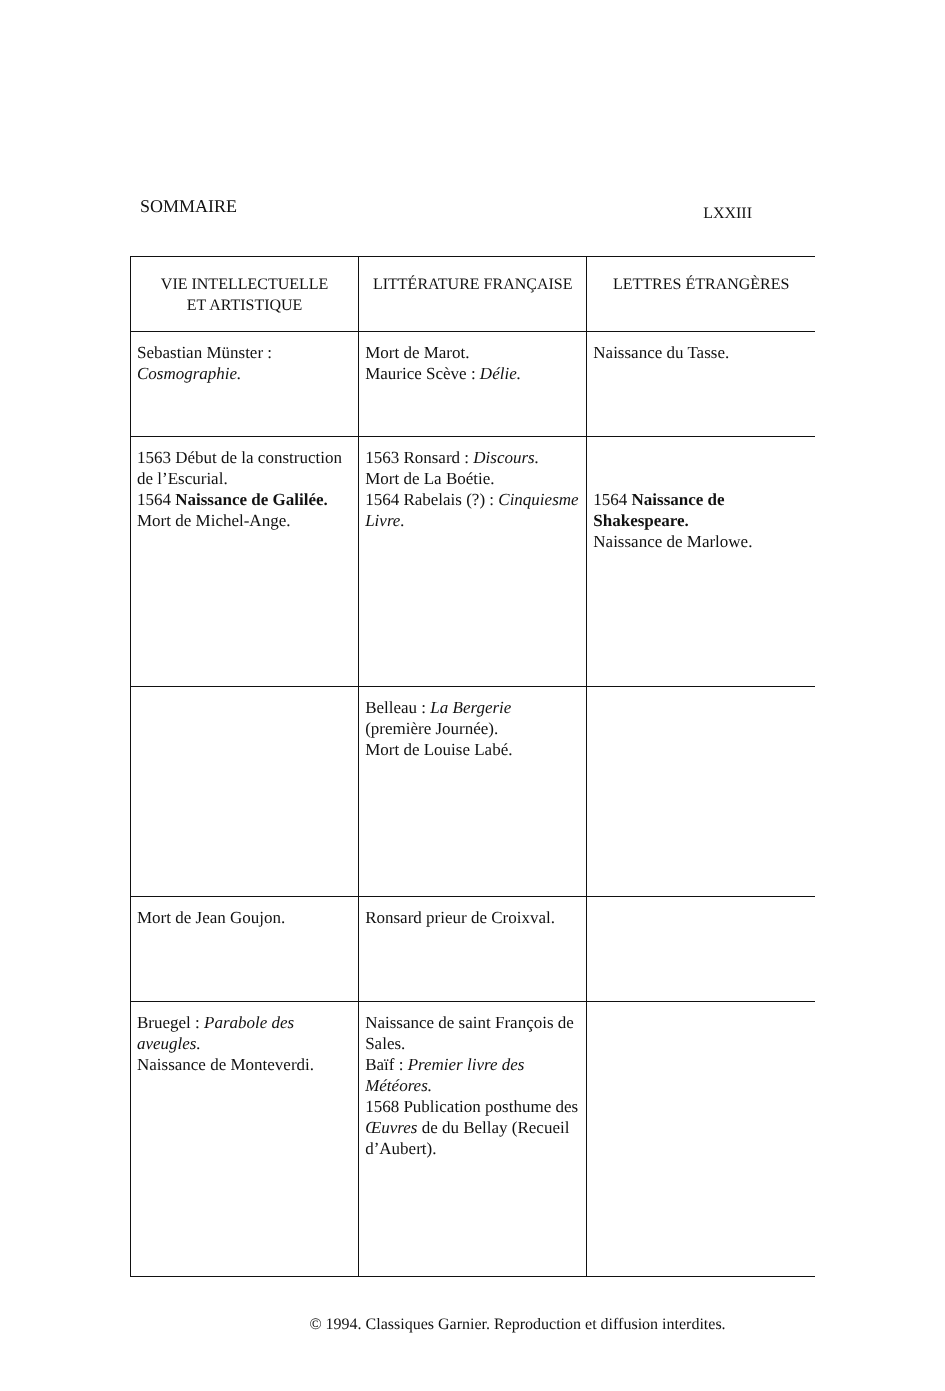SOMMAIRE LXXIII
| VIE INTELLECTUELLE ET ARTISTIQUE | LITTÉRATURE FRANÇAISE | LETTRES ÉTRANGÈRES |
| --- | --- | --- |
| Sebastian Münster : Cosmographie. | Mort de Marot. Maurice Scève : Délie. | Naissance du Tasse. |
| 1563 Début de la construction de l’Escurial. 1564 Naissance de Galilée. Mort de Michel-Ange. | 1563 Ronsard : Discours. Mort de La Boétie. 1564 Rabelais (?) : Cinquiesme Livre. | 1564 Naissance de Shakespeare. Naissance de Marlowe. |
| | Belleau : La Bergerie (première Journée). Mort de Louise Labé. | |
| Mort de Jean Goujon. | Ronsard prieur de Croixval. | |
| Bruegel : Parabole des aveugles. Naissance de Monteverdi. | Naissance de saint François de Sales. Baïf : Premier livre des Météores. 1568 Publication posthume des Œuvres de du Bellay (Recueil d’Aubert). | |
© 1994. Classiques Garnier. Reproduction et diffusion interdites.